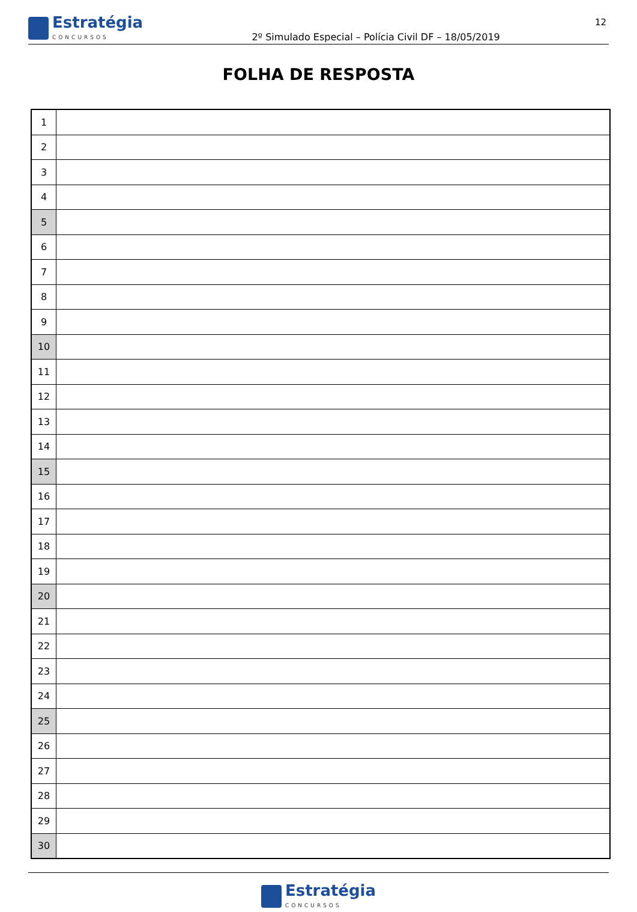Estratégia
CONCURSOS
2º Simulado Especial – Polícia Civil DF – 18/05/2019
12
FOLHA DE RESPOSTA
| 1 | |
| 2 | |
| 3 | |
| 4 | |
| 5 | |
| 6 | |
| 7 | |
| 8 | |
| 9 | |
| 10 | |
| 11 | |
| 12 | |
| 13 | |
| 14 | |
| 15 | |
| 16 | |
| 17 | |
| 18 | |
| 19 | |
| 20 | |
| 21 | |
| 22 | |
| 23 | |
| 24 | |
| 25 | |
| 26 | |
| 27 | |
| 28 | |
| 29 | |
| 30 | |
Estratégia
CONCURSOS